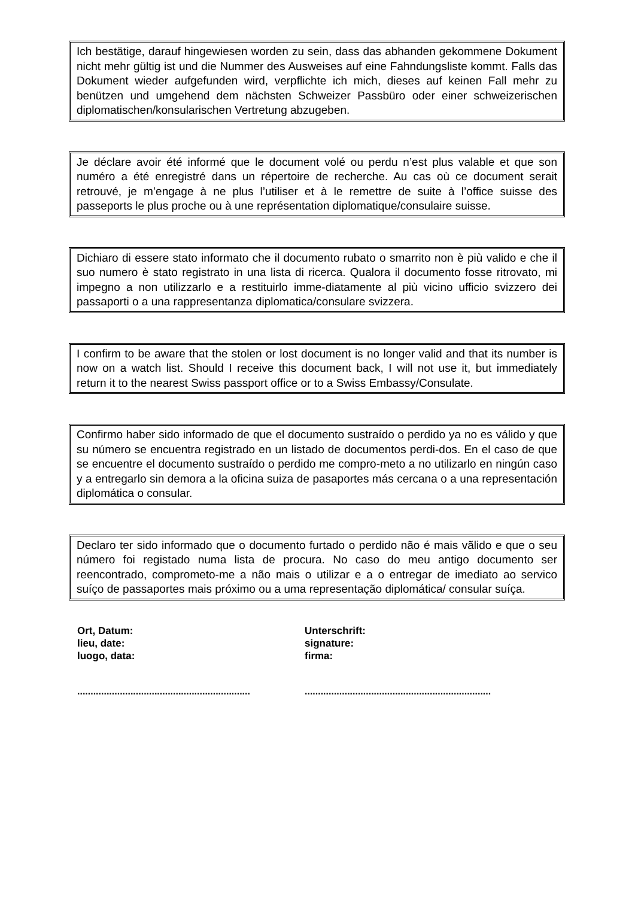Ich bestätige, darauf hingewiesen worden zu sein, dass das abhanden gekommene Dokument nicht mehr gültig ist und die Nummer des Ausweises auf eine Fahndungsliste kommt. Falls das Dokument wieder aufgefunden wird, verpflichte ich mich, dieses auf keinen Fall mehr zu benützen und umgehend dem nächsten Schweizer Passbüro oder einer schweizerischen diplomatischen/konsularischen Vertretung abzugeben.
Je déclare avoir été informé que le document volé ou perdu n’est plus valable et que son numéro a été enregistré dans un répertoire de recherche. Au cas où ce document serait retrouvé, je m’engage à ne plus l’utiliser et à le remettre de suite à l’office suisse des passeports le plus proche ou à une représentation diplomatique/consulaire suisse.
Dichiaro di essere stato informato che il documento rubato o smarrito non è più valido e che il suo numero è stato registrato in una lista di ricerca. Qualora il documento fosse ritrovato, mi impegno a non utilizzarlo e a restituirlo imme-diatamente al più vicino ufficio svizzero dei passaporti o a una rappresentanza diplomatica/consulare svizzera.
I confirm to be aware that the stolen or lost document is no longer valid and that its number is now on a watch list. Should I receive this document back, I will not use it, but immediately return it to the nearest Swiss passport office or to a Swiss Embassy/Consulate.
Confirmo haber sido informado de que el documento sustraído o perdido ya no es válido y que su número se encuentra registrado en un listado de documentos perdi-dos. En el caso de que se encuentre el documento sustraído o perdido me compro-meto a no utilizarlo en ningún caso y a entregarlo sin demora a la oficina suiza de pasaportes más cercana o a una representación diplomática o consular.
Declaro ter sido informado que o documento furtado o perdido não é mais vãlido e que o seu número foi registado numa lista de procura. No caso do meu antigo documento ser reencontrado, comprometo-me a não mais o utilizar e a o entregar de imediato ao servico suíço de passaportes mais próximo ou a uma representação diplomática/ consular suíça.
Ort, Datum:
lieu, date:
luogo, data:
Unterschrift:
signature:
firma:
.................................................................
......................................................................